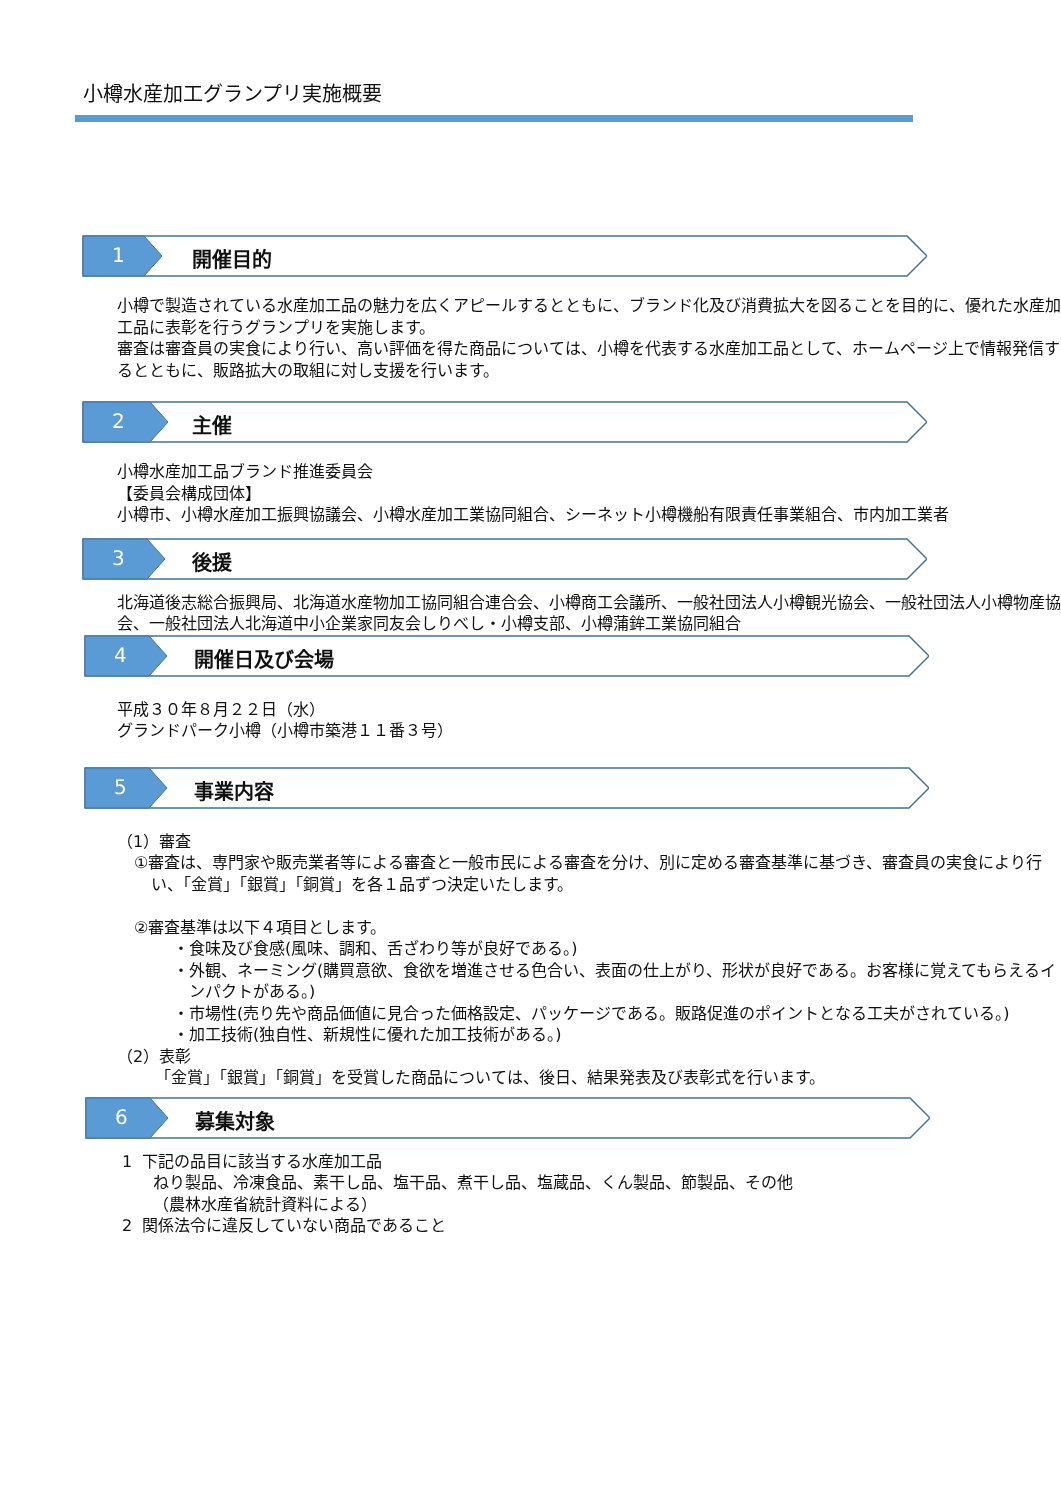小樽水産加工グランプリ実施概要
1 開催目的
小樽で製造されている水産加工品の魅力を広くアピールするとともに、ブランド化及び消費拡大を図ることを目的に、優れた水産加工品に表彰を行うグランプリを実施します。
審査は審査員の実食により行い、高い評価を得た商品については、小樽を代表する水産加工品として、ホームページ上で情報発信するとともに、販路拡大の取組に対し支援を行います。
2 主催
小樽水産加工品ブランド推進委員会
【委員会構成団体】
小樽市、小樽水産加工振興協議会、小樽水産加工業協同組合、シーネット小樽機船有限責任事業組合、市内加工業者
3 後援
北海道後志総合振興局、北海道水産物加工協同組合連合会、小樽商工会議所、一般社団法人小樽観光協会、一般社団法人小樽物産協会、一般社団法人北海道中小企業家同友会しりべし・小樽支部、小樽蒲鉾工業協同組合
4 開催日及び会場
平成３０年８月２２日（水）
グランドパーク小樽（小樽市築港１１番３号）
5 事業内容
（1）審査
①審査は、専門家や販売業者等による審査と一般市民による審査を分け、別に定める審査基準に基づき、審査員の実食により行い、「金賞」「銀賞」「銅賞」を各１品ずつ決定いたします。
②審査基準は以下４項目とします。
・食味及び食感(風味、調和、舌ざわり等が良好である。)
・外観、ネーミング(購買意欲、食欲を増進させる色合い、表面の仕上がり、形状が良好である。お客様に覚えてもらえるインパクトがある。)
・市場性(売り先や商品価値に見合った価格設定、パッケージである。販路促進のポイントとなる工夫がされている。)
・加工技術(独自性、新規性に優れた加工技術がある。)
（2）表彰
「金賞」「銀賞」「銅賞」を受賞した商品については、後日、結果発表及び表彰式を行います。
6 募集対象
1 下記の品目に該当する水産加工品
ねり製品、冷凍食品、素干し品、塩干品、煮干し品、塩蔵品、くん製品、節製品、その他
（農林水産省統計資料による）
2 関係法令に違反していない商品であること